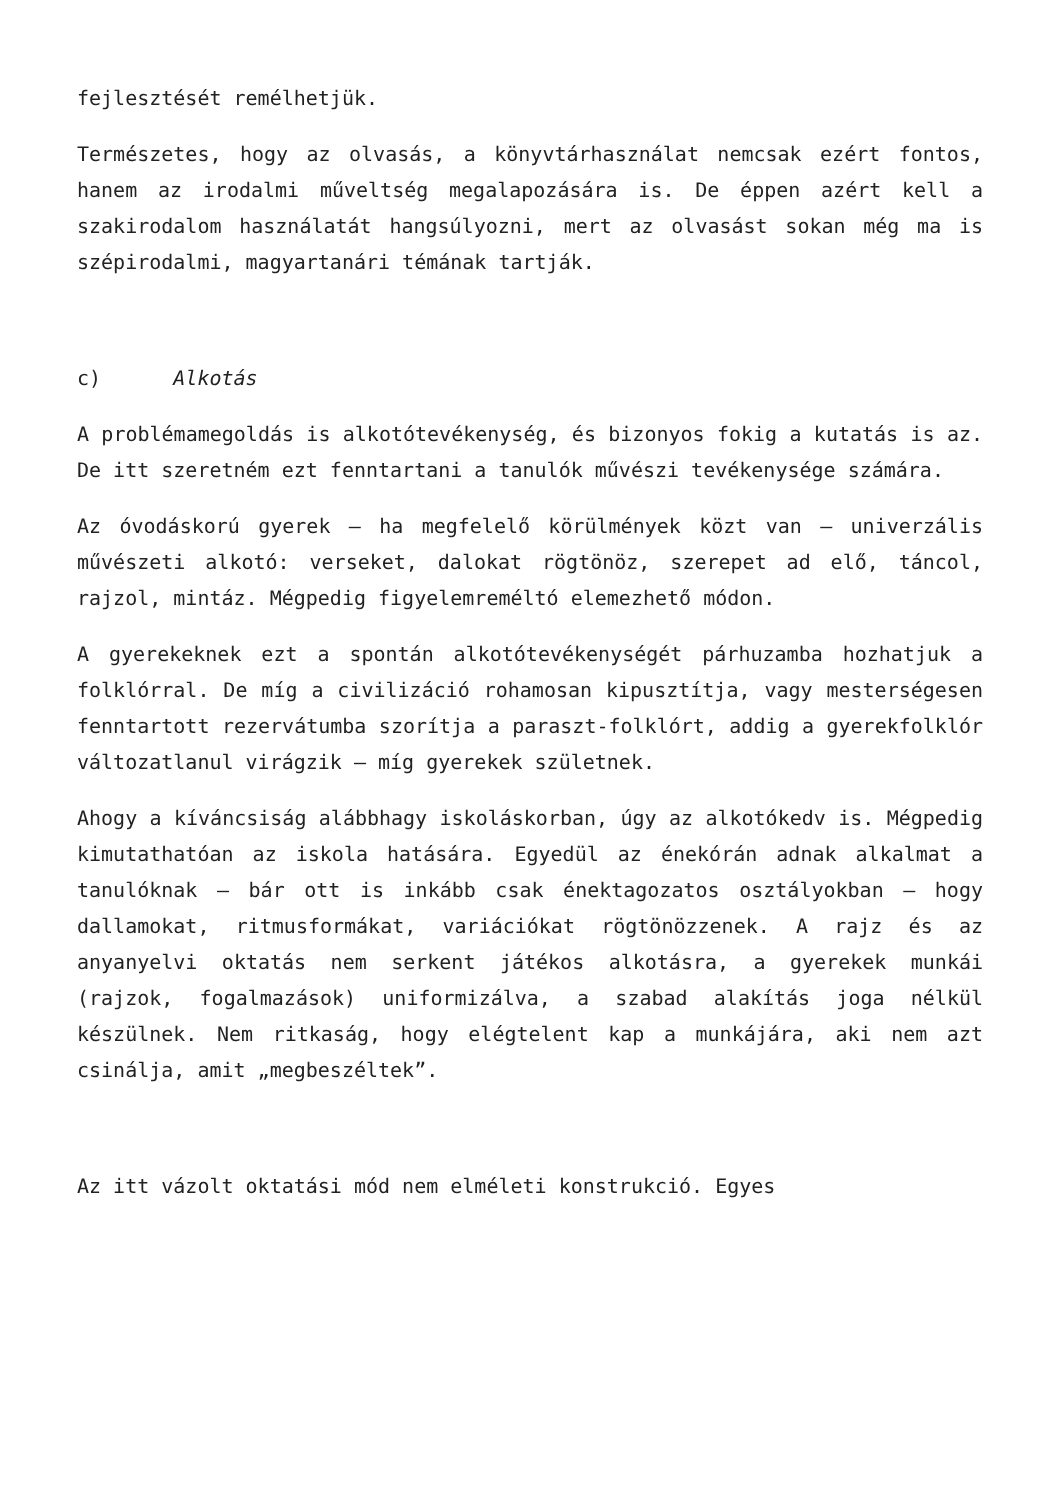fejlesztését remélhetjük.
Természetes, hogy az olvasás, a könyvtárhasználat nemcsak ezért fontos, hanem az irodalmi műveltség megalapozására is. De éppen azért kell a szakirodalom használatát hangsúlyozni, mert az olvasást sokan még ma is szépirodalmi, magyartanári témának tartják.
c) Alkotás
A problémamegoldás is alkotótevékenység, és bizonyos fokig a kutatás is az. De itt szeretném ezt fenntartani a tanulók művészi tevékenysége számára.
Az óvodáskorú gyerek – ha megfelelő körülmények közt van – univerzális művészeti alkotó: verseket, dalokat rögtönöz, szerepet ad elő, táncol, rajzol, mintáz. Mégpedig figyelemreméltó elemezhető módon.
A gyerekeknek ezt a spontán alkotótevékenységét párhuzamba hozhatjuk a folklórral. De míg a civilizáció rohamosan kipusztítja, vagy mesterségesen fenntartott rezervátumba szorítja a paraszt-folklórt, addig a gyerekfolklór változatlanul virágzik – míg gyerekek születnek.
Ahogy a kíváncsiság alábbhagy iskoláskorban, úgy az alkotókedv is. Mégpedig kimutathatóan az iskola hatására. Egyedül az énekórán adnak alkalmat a tanulóknak – bár ott is inkább csak énektagozatos osztályokban – hogy dallamokat, ritmusformákat, variációkat rögtönözzenek. A rajz és az anyanyelvi oktatás nem serkent játékos alkotásra, a gyerekek munkái (rajzok, fogalmazások) uniformizálva, a szabad alakítás joga nélkül készülnek. Nem ritkaság, hogy elégtelent kap a munkájára, aki nem azt csinálja, amit „megbeszéltek”.
Az itt vázolt oktatási mód nem elméleti konstrukció. Egyes